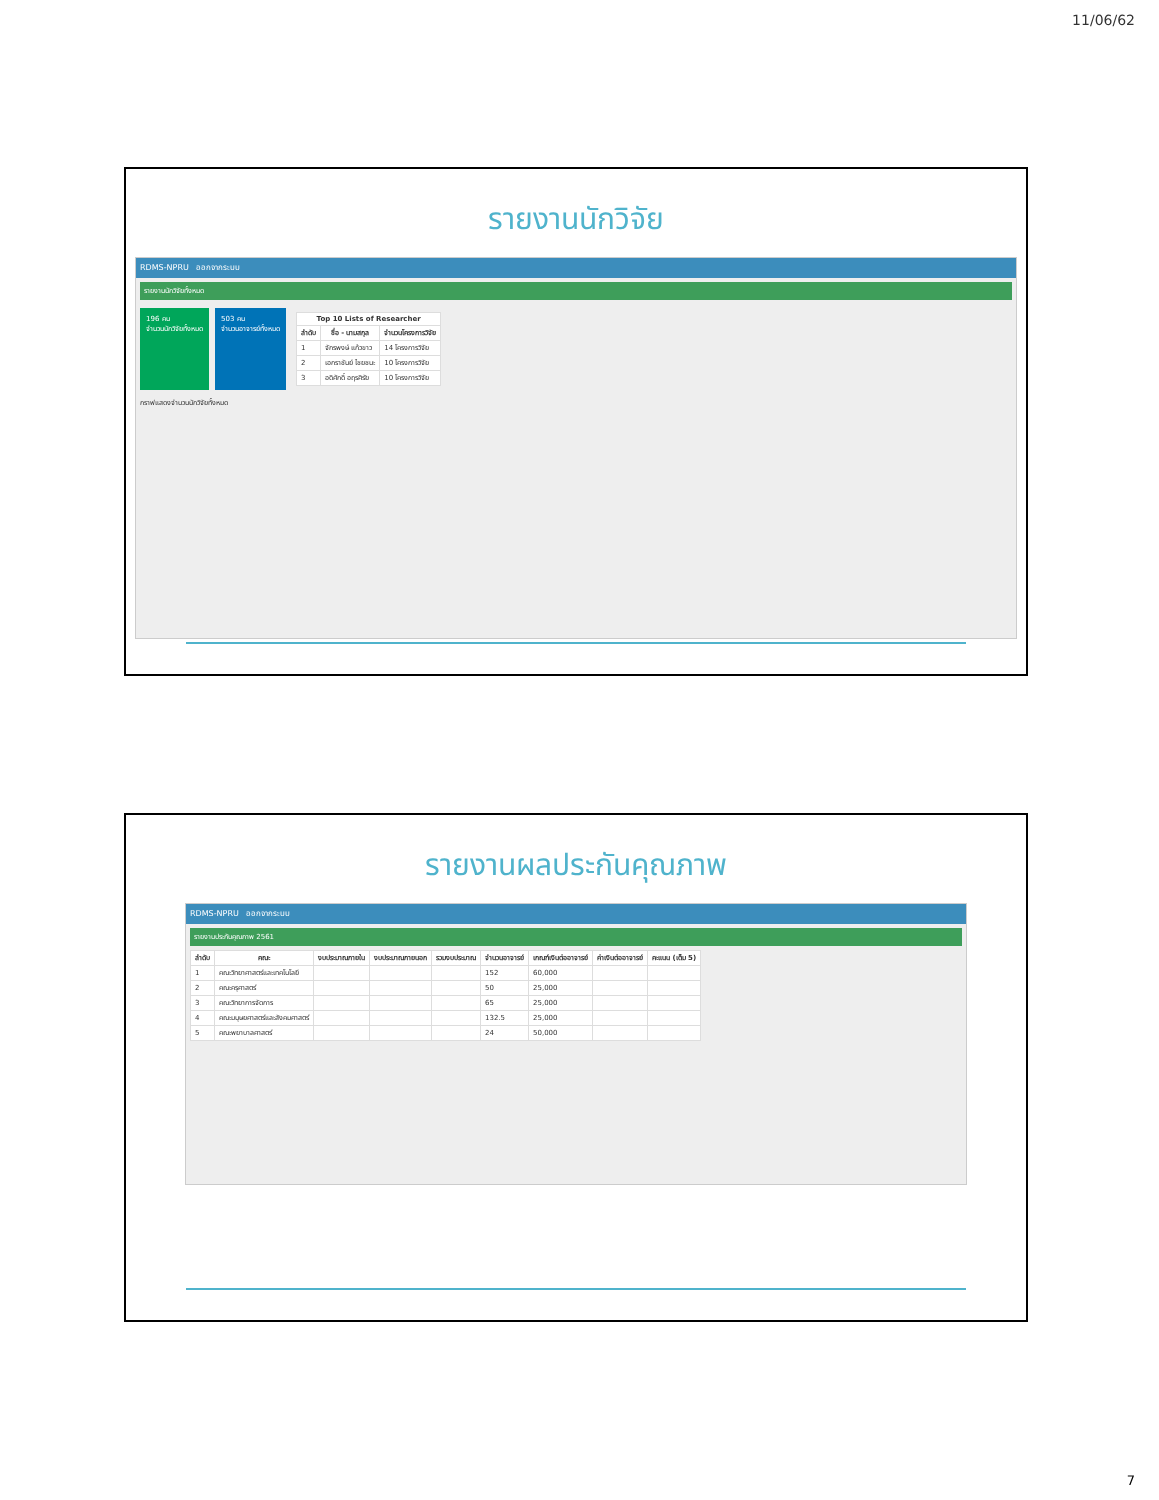11/06/62
รายงานนักวิจัย
RDMS-NPRU ออกจากระบบ
รายงานนักวิจัยทั้งหมด
196 คน
จำนวนนักวิจัยทั้งหมด
503 คน
จำนวนอาจารย์ทั้งหมด
| Top 10 Lists of Researcher | | |
| --- | --- | --- |
| ลำดับ | ชื่อ - นามสกุล | จำนวนโครงการวิจัย |
| 1 | จักรพงษ์ แก้วขาว | 14 โครงการวิจัย |
| 2 | เอกราชันย์ ไชยชนะ | 10 โครงการวิจัย |
| 3 | อดิศักดิ์ อฤรศิรัย | 10 โครงการวิจัย |
กราฟแสดงจำนวนนักวิจัยทั้งหมด
รายงานผลประกันคุณภาพ
RDMS-NPRU ออกจากระบบ
รายงานประกันคุณภาพ 2561
| ลำดับ | คณะ | งบประมาณภายใน | งบประมาณภายนอก | รวมงบประมาณ | จำนวนอาจารย์ | เกณฑ์เงินต่ออาจารย์ | ค่าเงินต่ออาจารย์ | คะแนน (เต็ม 5) |
| --- | --- | --- | --- | --- | --- | --- | --- | --- |
| 1 | คณะวิทยาศาสตร์และเทคโนโลยี | | | | 152 | 60,000 | | |
| 2 | คณะครุศาสตร์ | | | | 50 | 25,000 | | |
| 3 | คณะวิทยาการจัดการ | | | | 65 | 25,000 | | |
| 4 | คณะมนุษยศาสตร์และสังคมศาสตร์ | | | | 132.5 | 25,000 | | |
| 5 | คณะพยาบาลศาสตร์ | | | | 24 | 50,000 | | |
7